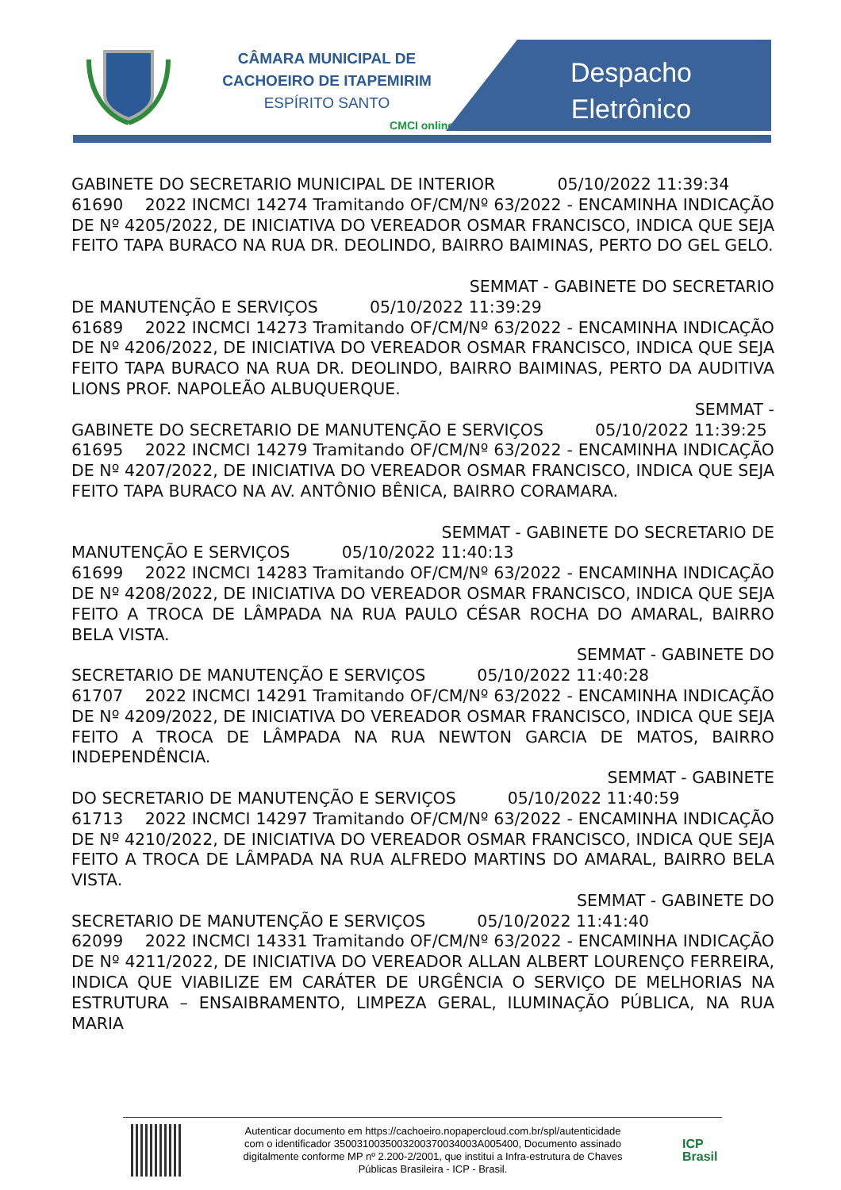CÂMARA MUNICIPAL DE
CACHOEIRO DE ITAPEMIRIM
ESPÍRITO SANTO
CMCI online
Despacho
Eletrônico
GABINETE DO SECRETARIO MUNICIPAL DE INTERIOR 05/10/2022 11:39:34
61690 2022 INCMCI 14274 Tramitando OF/CM/Nº 63/2022 - ENCAMINHA INDICAÇÃO DE Nº 4205/2022, DE INICIATIVA DO VEREADOR OSMAR FRANCISCO, INDICA QUE SEJA FEITO TAPA BURACO NA RUA DR. DEOLINDO, BAIRRO BAIMINAS, PERTO DO GEL GELO.
SEMMAT - GABINETE DO SECRETARIO
DE MANUTENÇÃO E SERVIÇOS 05/10/2022 11:39:29
61689 2022 INCMCI 14273 Tramitando OF/CM/Nº 63/2022 - ENCAMINHA INDICAÇÃO DE Nº 4206/2022, DE INICIATIVA DO VEREADOR OSMAR FRANCISCO, INDICA QUE SEJA FEITO TAPA BURACO NA RUA DR. DEOLINDO, BAIRRO BAIMINAS, PERTO DA AUDITIVA LIONS PROF. NAPOLEÃO ALBUQUERQUE.
SEMMAT -
GABINETE DO SECRETARIO DE MANUTENÇÃO E SERVIÇOS 05/10/2022 11:39:25
61695 2022 INCMCI 14279 Tramitando OF/CM/Nº 63/2022 - ENCAMINHA INDICAÇÃO DE Nº 4207/2022, DE INICIATIVA DO VEREADOR OSMAR FRANCISCO, INDICA QUE SEJA FEITO TAPA BURACO NA AV. ANTÔNIO BÊNICA, BAIRRO CORAMARA.
SEMMAT - GABINETE DO SECRETARIO DE
MANUTENÇÃO E SERVIÇOS 05/10/2022 11:40:13
61699 2022 INCMCI 14283 Tramitando OF/CM/Nº 63/2022 - ENCAMINHA INDICAÇÃO DE Nº 4208/2022, DE INICIATIVA DO VEREADOR OSMAR FRANCISCO, INDICA QUE SEJA FEITO A TROCA DE LÂMPADA NA RUA PAULO CÉSAR ROCHA DO AMARAL, BAIRRO BELA VISTA.
SEMMAT - GABINETE DO
SECRETARIO DE MANUTENÇÃO E SERVIÇOS 05/10/2022 11:40:28
61707 2022 INCMCI 14291 Tramitando OF/CM/Nº 63/2022 - ENCAMINHA INDICAÇÃO DE Nº 4209/2022, DE INICIATIVA DO VEREADOR OSMAR FRANCISCO, INDICA QUE SEJA FEITO A TROCA DE LÂMPADA NA RUA NEWTON GARCIA DE MATOS, BAIRRO INDEPENDÊNCIA.
SEMMAT - GABINETE
DO SECRETARIO DE MANUTENÇÃO E SERVIÇOS 05/10/2022 11:40:59
61713 2022 INCMCI 14297 Tramitando OF/CM/Nº 63/2022 - ENCAMINHA INDICAÇÃO DE Nº 4210/2022, DE INICIATIVA DO VEREADOR OSMAR FRANCISCO, INDICA QUE SEJA FEITO A TROCA DE LÂMPADA NA RUA ALFREDO MARTINS DO AMARAL, BAIRRO BELA VISTA.
SEMMAT - GABINETE DO
SECRETARIO DE MANUTENÇÃO E SERVIÇOS 05/10/2022 11:41:40
62099 2022 INCMCI 14331 Tramitando OF/CM/Nº 63/2022 - ENCAMINHA INDICAÇÃO DE Nº 4211/2022, DE INICIATIVA DO VEREADOR ALLAN ALBERT LOURENÇO FERREIRA, INDICA QUE VIABILIZE EM CARÁTER DE URGÊNCIA O SERVIÇO DE MELHORIAS NA ESTRUTURA – ENSAIBRAMENTO, LIMPEZA GERAL, ILUMINAÇÃO PÚBLICA, NA RUA MARIA
Autenticar documento em https://cachoeiro.nopapercloud.com.br/spl/autenticidade
com o identificador 3500310035003200370034003A005400, Documento assinado
digitalmente conforme MP nº 2.200-2/2001, que institui a Infra-estrutura de Chaves
Públicas Brasileira - ICP - Brasil.
ICP
Brasil